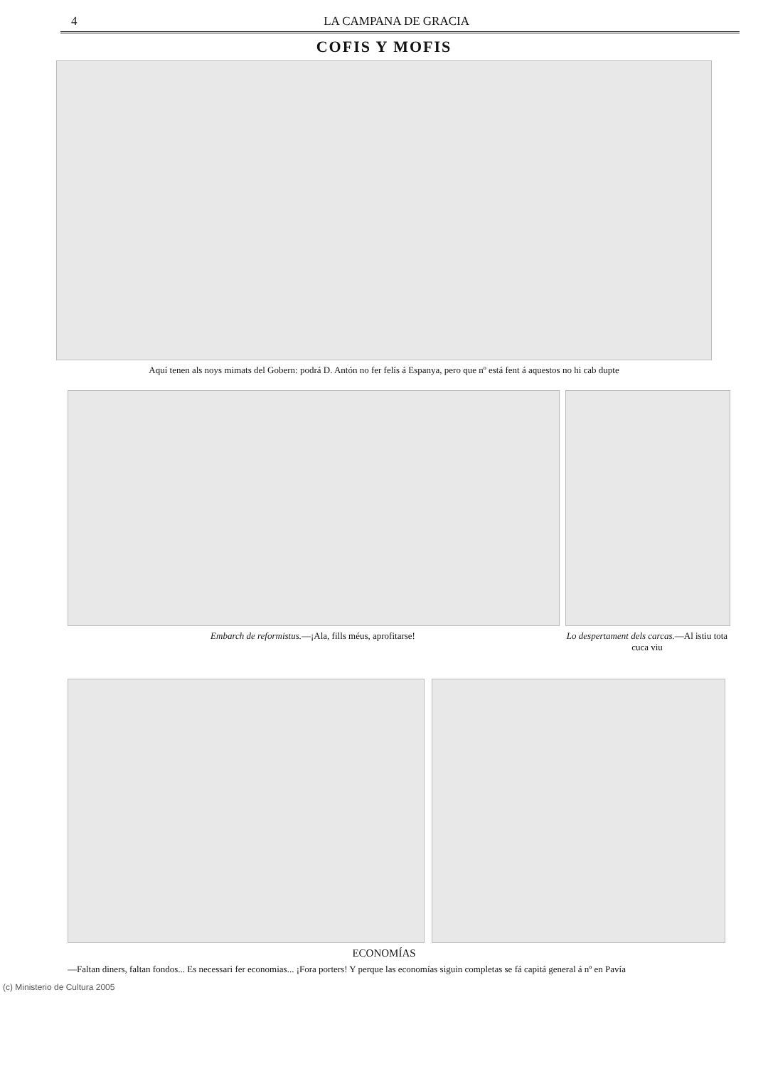4 LA CAMPANA DE GRACIA
COFIS Y MOFIS
Aquí tenen als noys mimats del Gobern: podrá D. Antón no fer felís á Espanya, pero que nº está fent á aquestos no hi cab dupte
Embarch de reformistus.—¡Ala, fills méus, aprofitarse! Lo despertament dels carcas.—Al istiu tota cuca viu
ECONOMÍAS
—Faltan diners, faltan fondos... Es necessari fer economias... ¡Fora porters! Y perque las economías siguin completas se fá capitá general á nº en Pavía
(c) Ministerio de Cultura 2005